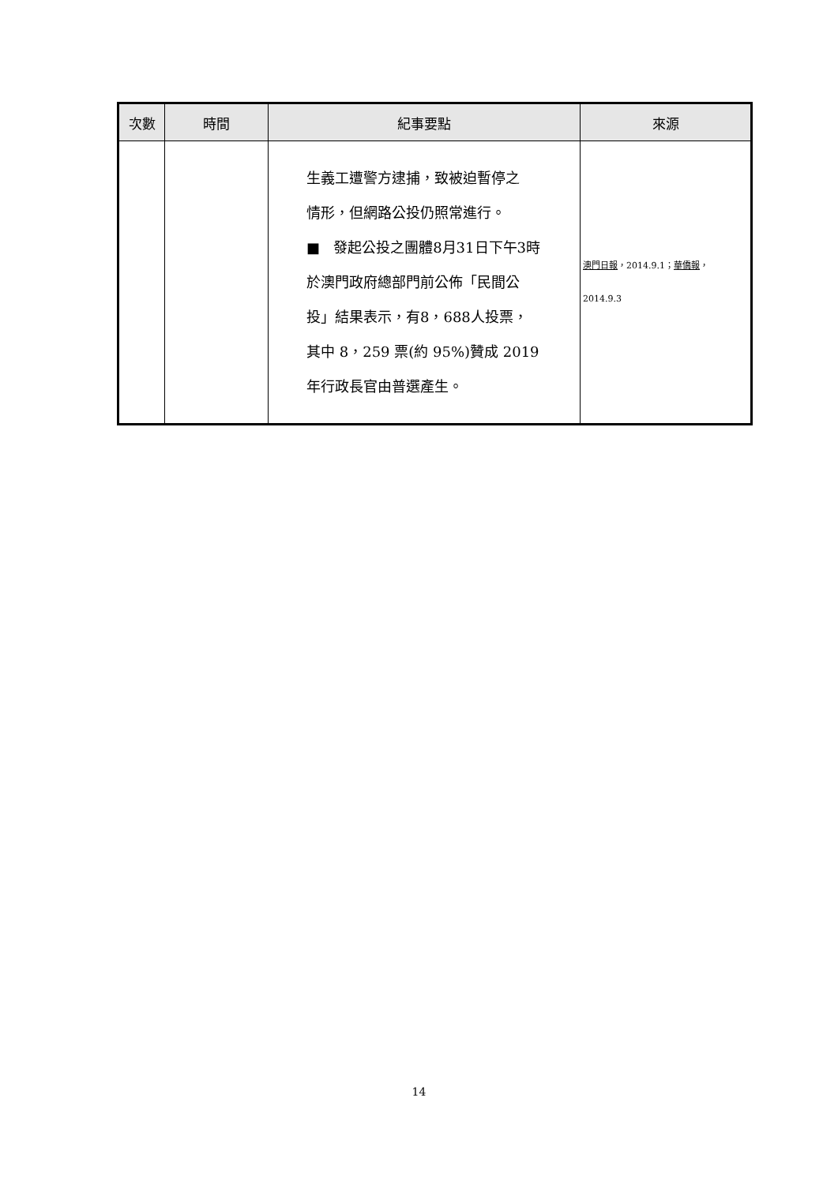| 次數 | 時間 | 紀事要點 | 來源 |
| --- | --- | --- | --- |
| | | 生義工遭警方逮捕，致被迫暫停之 情形，但網路公投仍照常進行。 ■ 發起公投之團體8月31日下午3時 於澳門政府總部門前公佈「民間公 投」結果表示，有8，688人投票， 其中 8，259 票(約 95%)贊成 2019 年行政長官由普選產生。 | 澳門日報 ，2014.9.1； 華僑報 ， 2014.9.3 |
14